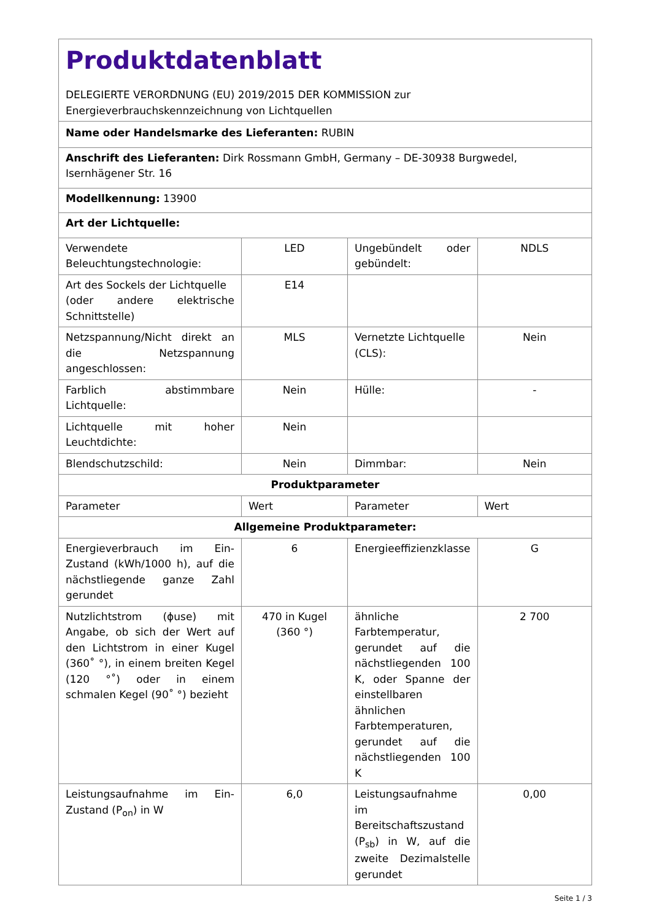| Produktdatenblatt DELEGIERTE VERORDNUNG (EU) 2019/2015 DER KOMMISSION zur Energieverbrauchskennzeichnung von Lichtquellen | | | |
| Name oder Handelsmarke des Lieferanten: RUBIN | | | |
| Anschrift des Lieferanten: Dirk Rossmann GmbH, Germany – DE-30938 Burgwedel, Isernhägener Str. 16 | | | |
| Modellkennung: 13900 | | | |
| Art der Lichtquelle: | | | |
| Verwendete Beleuchtungstechnologie: | LED | Ungebündelt oder gebündelt: | NDLS |
| Art des Sockels der Lichtquelle (oder andere elektrische Schnittstelle) | E14 | | |
| Netzspannung/Nicht direkt an die Netzspannung angeschlossen: | MLS | Vernetzte Lichtquelle (CLS): | Nein |
| Farblich abstimmbare Lichtquelle: | Nein | Hülle: | - |
| Lichtquelle mit hoher Leuchtdichte: | Nein | | |
| Blendschutzschild: | Nein | Dimmbar: | Nein |
| Produktparameter | | | |
| Parameter | Wert | Parameter | Wert |
| Allgemeine Produktparameter: | | | |
| Energieverbrauch im Ein-Zustand (kWh/1000 h), auf die nächstliegende ganze Zahl gerundet | 6 | Energieeffizienzklasse | G |
| Nutzlichtstrom (ϕuse) mit Angabe, ob sich der Wert auf den Lichtstrom in einer Kugel (360˚ °), in einem breiten Kegel (120 °˚) oder in einem schmalen Kegel (90˚ °) bezieht | 470 in Kugel (360 °) | ähnliche Farbtemperatur, gerundet auf die nächstliegenden 100 K, oder Spanne der einstellbaren ähnlichen Farbtemperaturen, gerundet auf die nächstliegenden 100 K | 2 700 |
| Leistungsaufnahme im Ein-Zustand (P<sub>on</sub>) in W | 6,0 | Leistungsaufnahme im Bereitschaftszustand (P<sub>sb</sub>) in W, auf die zweite Dezimalstelle gerundet | 0,00 |
Seite 1 / 3